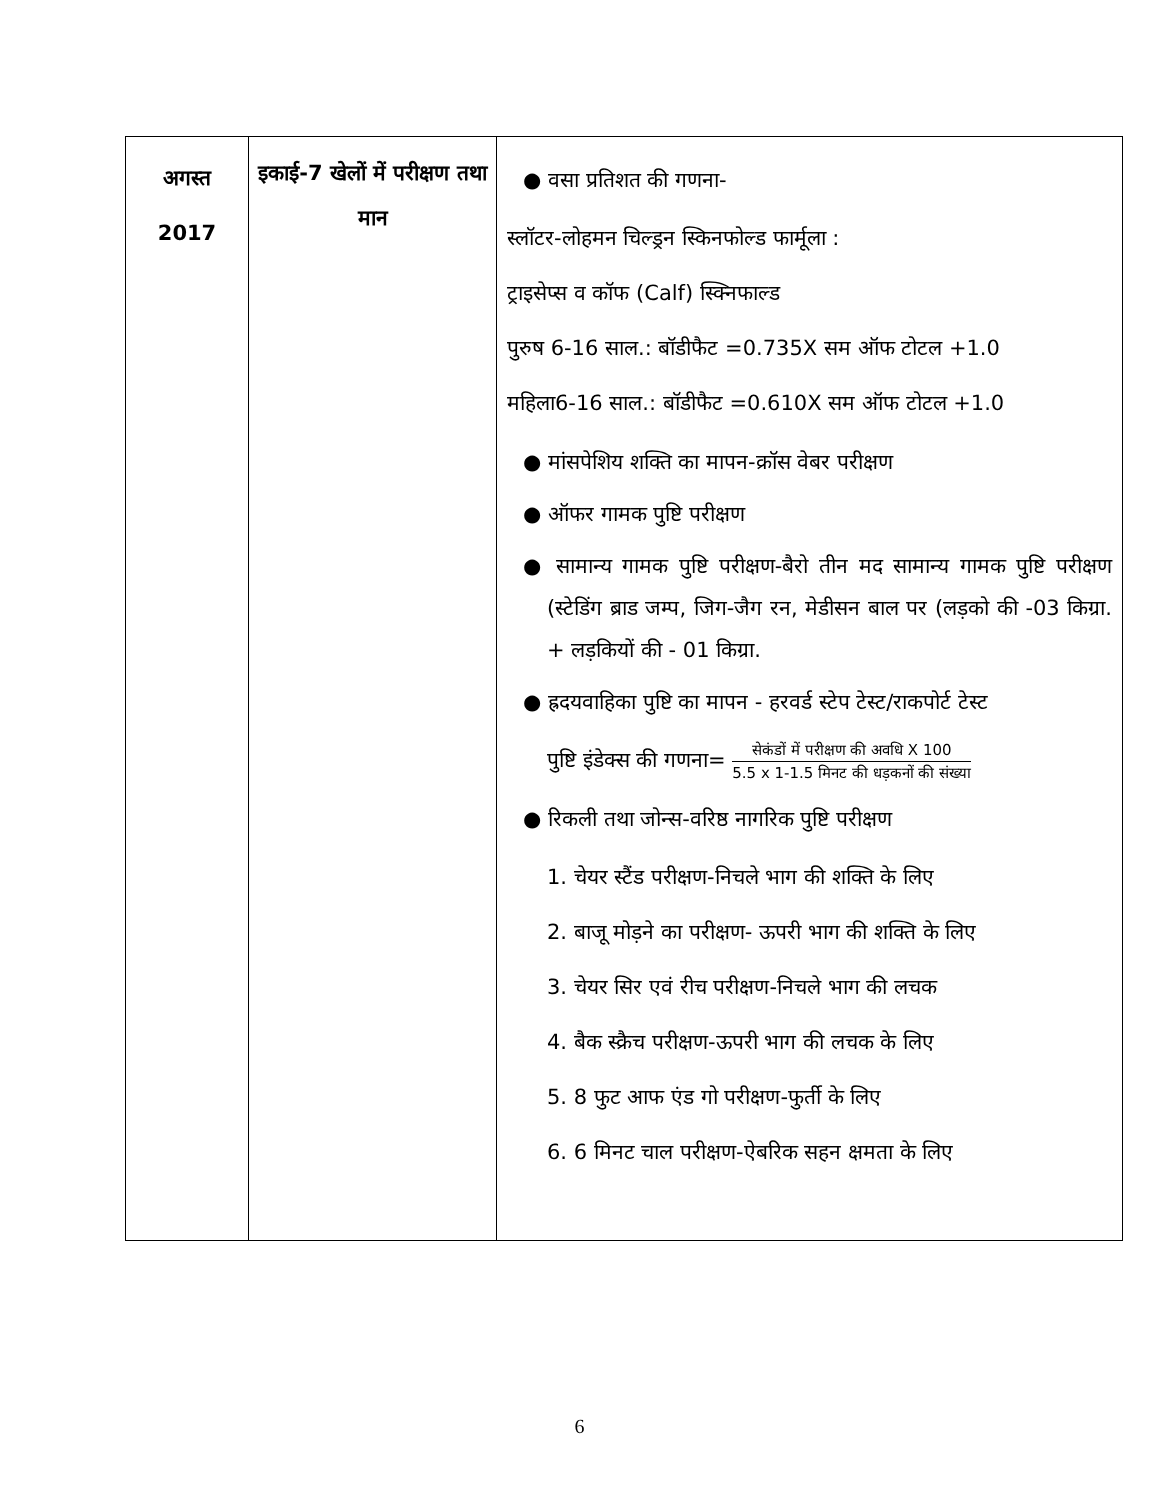| अगस्त 2017 | इकाई-7 खेलों में परीक्षण तथा मान | ● वसा प्रतिशत की गणना- स्लॉटर-लोहमन चिल्ड्रन स्किनफोल्ड फार्मूला : ट्राइसेप्स व कॉफ (Calf) स्क्निफाल्ड पुरुष 6-16 साल.: बॉडीफैट =0.735X सम ऑफ टोटल +1.0 महिला6-16 साल.: बॉडीफैट =0.610X सम ऑफ टोटल +1.0 ● मांसपेशिय शक्ति का मापन-क्रॉस वेबर परीक्षण ● ऑफर गामक पुष्टि परीक्षण ● सामान्य गामक पुष्टि परीक्षण-बैरो तीन मद सामान्य गामक पुष्टि परीक्षण (स्टेडिंग ब्राड जम्प, जिग-जैग रन, मेडीसन बाल पर (लड़को की -03 किग्रा. + लड़कियों की - 01 किग्रा. ● ह्रदयवाहिका पुष्टि का मापन - हरवर्ड स्टेप टेस्ट/राकपोर्ट टेस्ट पुष्टि इंडेक्स की गणना= सेकंडों में परीक्षण की अवधि X 100 5.5 x 1-1.5 मिनट की धड़कनों की संख्या ● रिकली तथा जोन्स-वरिष्ठ नागरिक पुष्टि परीक्षण 1. चेयर स्टैंड परीक्षण-निचले भाग की शक्ति के लिए 2. बाजू मोड़ने का परीक्षण- ऊपरी भाग की शक्ति के लिए 3. चेयर सिर एवं रीच परीक्षण-निचले भाग की लचक 4. बैक स्क्रैच परीक्षण-ऊपरी भाग की लचक के लिए 5. 8 फुट आफ एंड गो परीक्षण-फुर्ती के लिए 6. 6 मिनट चाल परीक्षण-ऐबरिक सहन क्षमता के लिए |
6